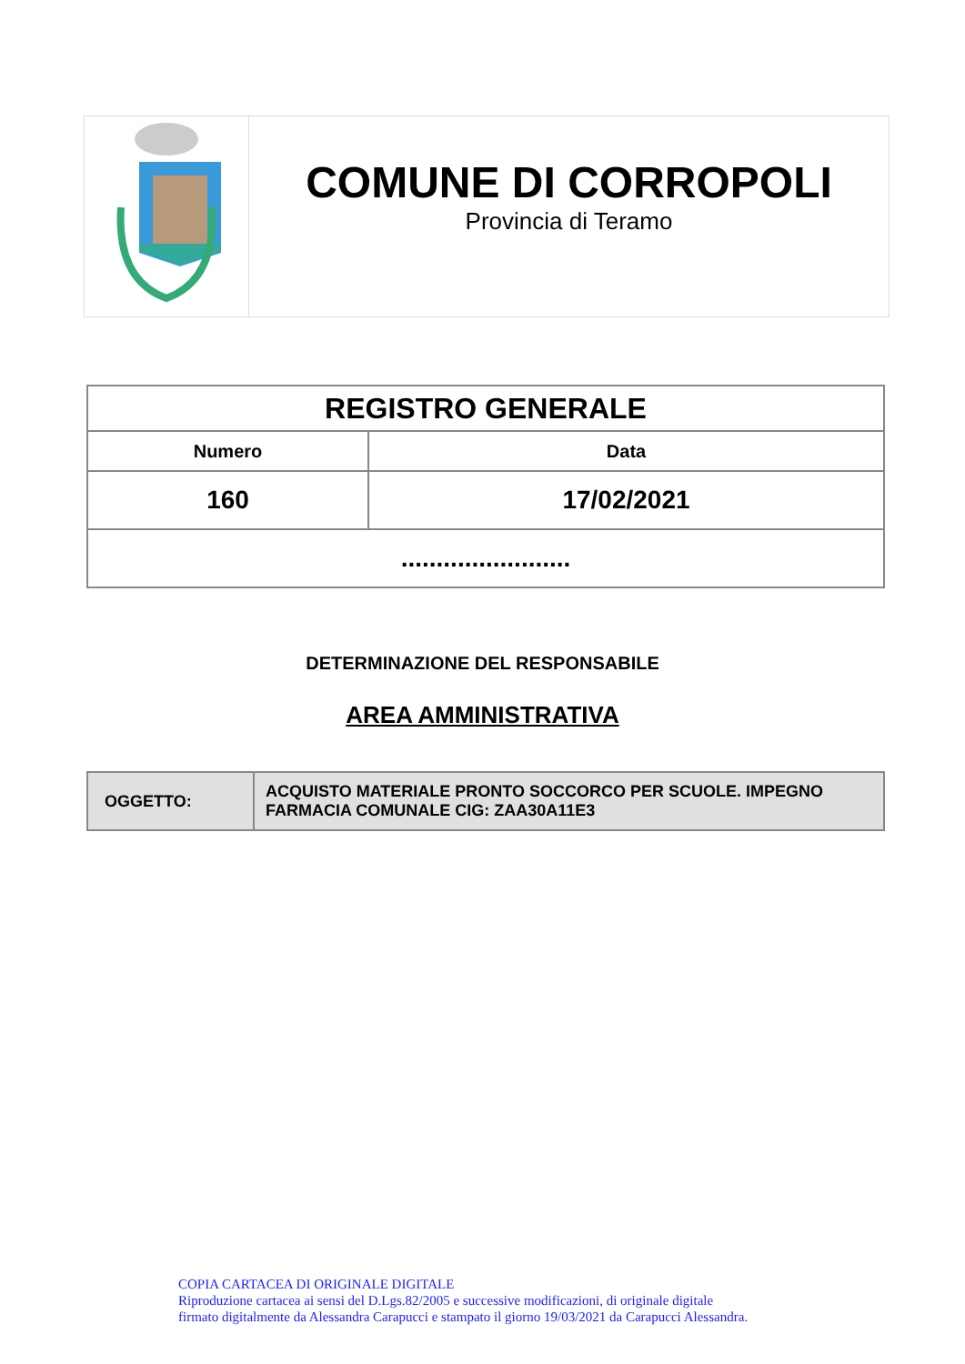COMUNE DI CORROPOLI
Provincia di Teramo
| REGISTRO GENERALE | |
| --- | --- |
| Numero | Data |
| 160 | 17/02/2021 |
| ........................ | |
DETERMINAZIONE DEL RESPONSABILE
AREA AMMINISTRATIVA
| OGGETTO: | ACQUISTO MATERIALE PRONTO SOCCORCO PER SCUOLE. IMPEGNO FARMACIA COMUNALE CIG: ZAA30A11E3 |
COPIA CARTACEA DI ORIGINALE DIGITALE
Riproduzione cartacea ai sensi del D.Lgs.82/2005 e successive modificazioni, di originale digitale
firmato digitalmente da Alessandra Carapucci e stampato il giorno 19/03/2021 da Carapucci Alessandra.